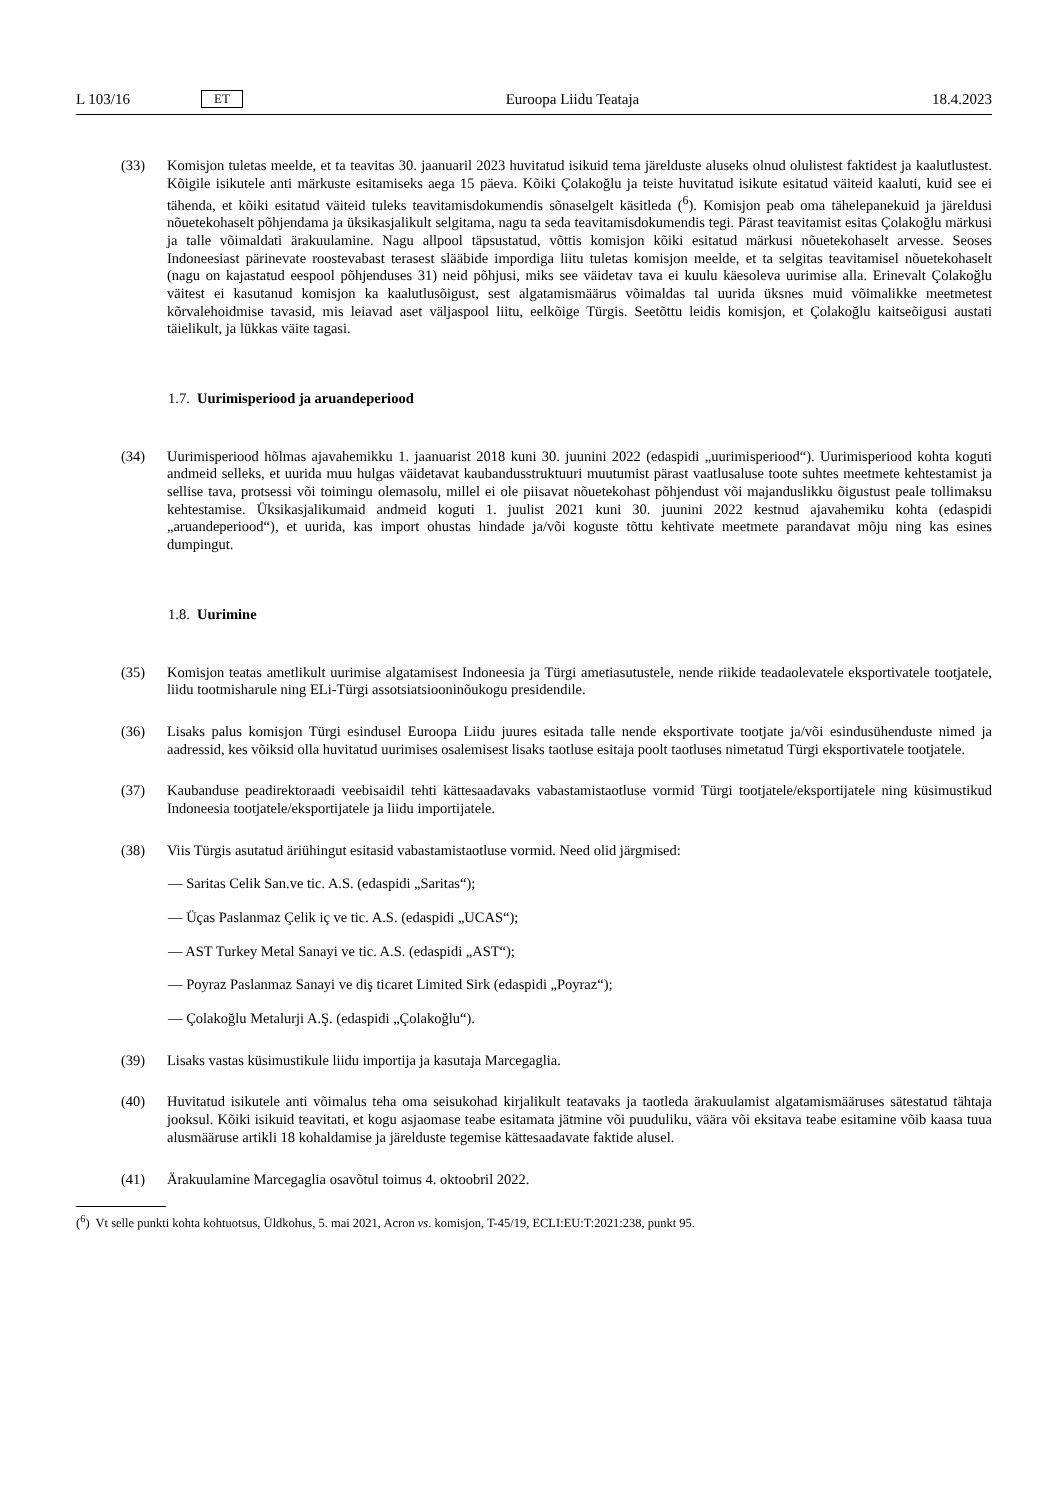L 103/16 ET Euroopa Liidu Teataja 18.4.2023
(33) Komisjon tuletas meelde, et ta teavitas 30. jaanuaril 2023 huvitatud isikuid tema järelduste aluseks olnud olulistest faktidest ja kaalutlustest. Kõigile isikutele anti märkuste esitamiseks aega 15 päeva. Kõiki Çolakoğlu ja teiste huvitatud isikute esitatud väiteid kaaluti, kuid see ei tähenda, et kõiki esitatud väiteid tuleks teavitamisdokumendis sõnaselgelt käsitleda (<sup>6</sup>). Komisjon peab oma tähelepanekuid ja järeldusi nõuetekohaselt põhjendama ja üksikasjalikult selgitama, nagu ta seda teavitamisdokumendis tegi. Pärast teavitamist esitas Çolakoğlu märkusi ja talle võimaldati ärakuulamine. Nagu allpool täpsustatud, võttis komisjon kõiki esitatud märkusi nõuetekohaselt arvesse. Seoses Indoneesiast pärinevate roostevabast terasest slääbide impordiga liitu tuletas komisjon meelde, et ta selgitas teavitamisel nõuetekohaselt (nagu on kajastatud eespool põhjenduses 31) neid põhjusi, miks see väidetav tava ei kuulu käesoleva uurimise alla. Erinevalt Çolakoğlu väitest ei kasutanud komisjon ka kaalutlusõigust, sest algatamismäärus võimaldas tal uurida üksnes muid võimalikke meetmetest kõrvalehoidmise tavasid, mis leiavad aset väljaspool liitu, eelkõige Türgis. Seetõttu leidis komisjon, et Çolakoğlu kaitseõigusi austati täielikult, ja lükkas väite tagasi.
1.7. Uurimisperiood ja aruandeperiood
(34) Uurimisperiood hõlmas ajavahemikku 1. jaanuarist 2018 kuni 30. juunini 2022 (edaspidi „uurimisperiood“). Uurimisperiood kohta koguti andmeid selleks, et uurida muu hulgas väidetavat kaubandusstruktuuri muutumist pärast vaatlusaluse toote suhtes meetmete kehtestamist ja sellise tava, protsessi või toimingu olemasolu, millel ei ole piisavat nõuetekohast põhjendust või majanduslikku õigustust peale tollimaksu kehtestamise. Üksikasjalikumaid andmeid koguti 1. juulist 2021 kuni 30. juunini 2022 kestnud ajavahemiku kohta (edaspidi „aruandeperiood“), et uurida, kas import ohustas hindade ja/või koguste tõttu kehtivate meetmete parandavat mõju ning kas esines dumpingut.
1.8. Uurimine
(35) Komisjon teatas ametlikult uurimise algatamisest Indoneesia ja Türgi ametiasutustele, nende riikide teadaolevatele eksportivatele tootjatele, liidu tootmisharule ning ELi-Türgi assotsiatsiooninõukogu presidendile.
(36) Lisaks palus komisjon Türgi esindusel Euroopa Liidu juures esitada talle nende eksportivate tootjate ja/või esindusühenduste nimed ja aadressid, kes võiksid olla huvitatud uurimises osalemisest lisaks taotluse esitaja poolt taotluses nimetatud Türgi eksportivatele tootjatele.
(37) Kaubanduse peadirektoraadi veebisaidil tehti kättesaadavaks vabastamistaotluse vormid Türgi tootjatele/eksportijatele ning küsimustikud Indoneesia tootjatele/eksportijatele ja liidu importijatele.
(38) Viis Türgis asutatud äriühingut esitasid vabastamistaotluse vormid. Need olid järgmised:
— Saritas Celik San.ve tic. A.S. (edaspidi „Saritas“);
— Üças Paslanmaz Çelik iç ve tic. A.S. (edaspidi „UCAS“);
— AST Turkey Metal Sanayi ve tic. A.S. (edaspidi „AST“);
— Poyraz Paslanmaz Sanayi ve diş ticaret Limited Sirk (edaspidi „Poyraz“);
— Çolakoğlu Metalurji A.Ş. (edaspidi „Çolakoğlu“).
(39) Lisaks vastas küsimustikule liidu importija ja kasutaja Marcegaglia.
(40) Huvitatud isikutele anti võimalus teha oma seisukohad kirjalikult teatavaks ja taotleda ärakuulamist algatamismääruses sätestatud tähtaja jooksul. Kõiki isikuid teavitati, et kogu asjaomase teabe esitamata jätmine või puuduliku, väära või eksitava teabe esitamine võib kaasa tuua alusmääruse artikli 18 kohaldamise ja järelduste tegemise kättesaadavate faktide alusel.
(41) Ärakuulamine Marcegaglia osavõtul toimus 4. oktoobril 2022.
(<sup>6</sup>) Vt selle punkti kohta kohtuotsus, Üldkohus, 5. mai 2021, Acron vs. komisjon, T-45/19, ECLI:EU:T:2021:238, punkt 95.